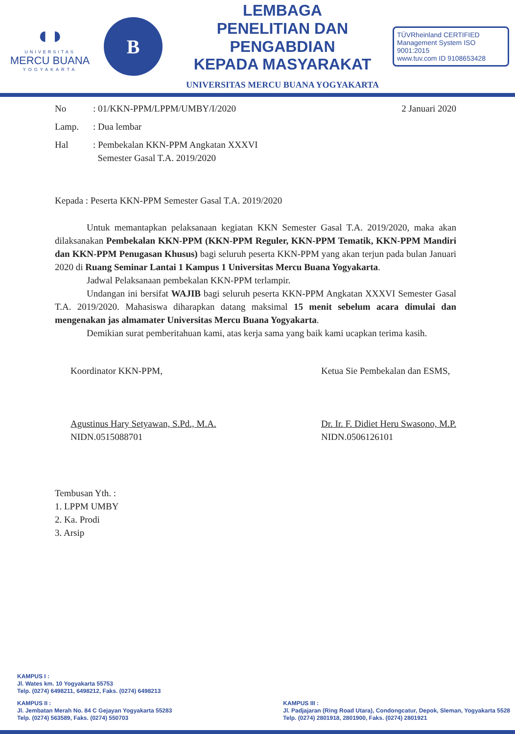◖◗
UNIVERSITAS
MERCU BUANA
YOGYAKARTA
B
LEMBAGA
PENELITIAN DAN PENGABDIAN
KEPADA MASYARAKAT
UNIVERSITAS MERCU BUANA YOGYAKARTA
TÜVRheinland CERTIFIED
Management System ISO 9001:2015
www.tuv.com ID 9108653428
No: 01/KKN-PPM/LPPM/UMBY/I/2020
2 Januari 2020
Lamp.: Dua lembar
Hal: Pembekalan KKN-PPM Angkatan XXXVI
Semester Gasal T.A. 2019/2020
Kepada : Peserta KKN-PPM Semester Gasal T.A. 2019/2020
Untuk memantapkan pelaksanaan kegiatan KKN Semester Gasal T.A. 2019/2020, maka akan dilaksanakan Pembekalan KKN-PPM (KKN-PPM Reguler, KKN-PPM Tematik, KKN-PPM Mandiri dan KKN-PPM Penugasan Khusus) bagi seluruh peserta KKN-PPM yang akan terjun pada bulan Januari 2020 di Ruang Seminar Lantai 1 Kampus 1 Universitas Mercu Buana Yogyakarta.
Jadwal Pelaksanaan pembekalan KKN-PPM terlampir.
Undangan ini bersifat WAJIB bagi seluruh peserta KKN-PPM Angkatan XXXVI Semester Gasal T.A. 2019/2020. Mahasiswa diharapkan datang maksimal 15 menit sebelum acara dimulai dan mengenakan jas almamater Universitas Mercu Buana Yogyakarta.
Demikian surat pemberitahuan kami, atas kerja sama yang baik kami ucapkan terima kasih.
Koordinator KKN-PPM,
Agustinus Hary Setyawan, S.Pd., M.A.
NIDN.0515088701
Ketua Sie Pembekalan dan ESMS,
Dr. Ir. F. Didiet Heru Swasono, M.P.
NIDN.0506126101
Tembusan Yth. :
1. LPPM UMBY
2. Ka. Prodi
3. Arsip
KAMPUS I :
Jl. Wates km. 10 Yogyakarta 55753
Telp. (0274) 6498211, 6498212, Faks. (0274) 6498213
KAMPUS II :
Jl. Jembatan Merah No. 84 C Gejayan Yogyakarta 55283
Telp. (0274) 563589, Faks. (0274) 550703
KAMPUS III :
Jl. Padjajaran (Ring Road Utara), Condongcatur, Depok, Sleman, Yogyakarta 5528
Telp. (0274) 2801918, 2801900, Faks. (0274) 2801921